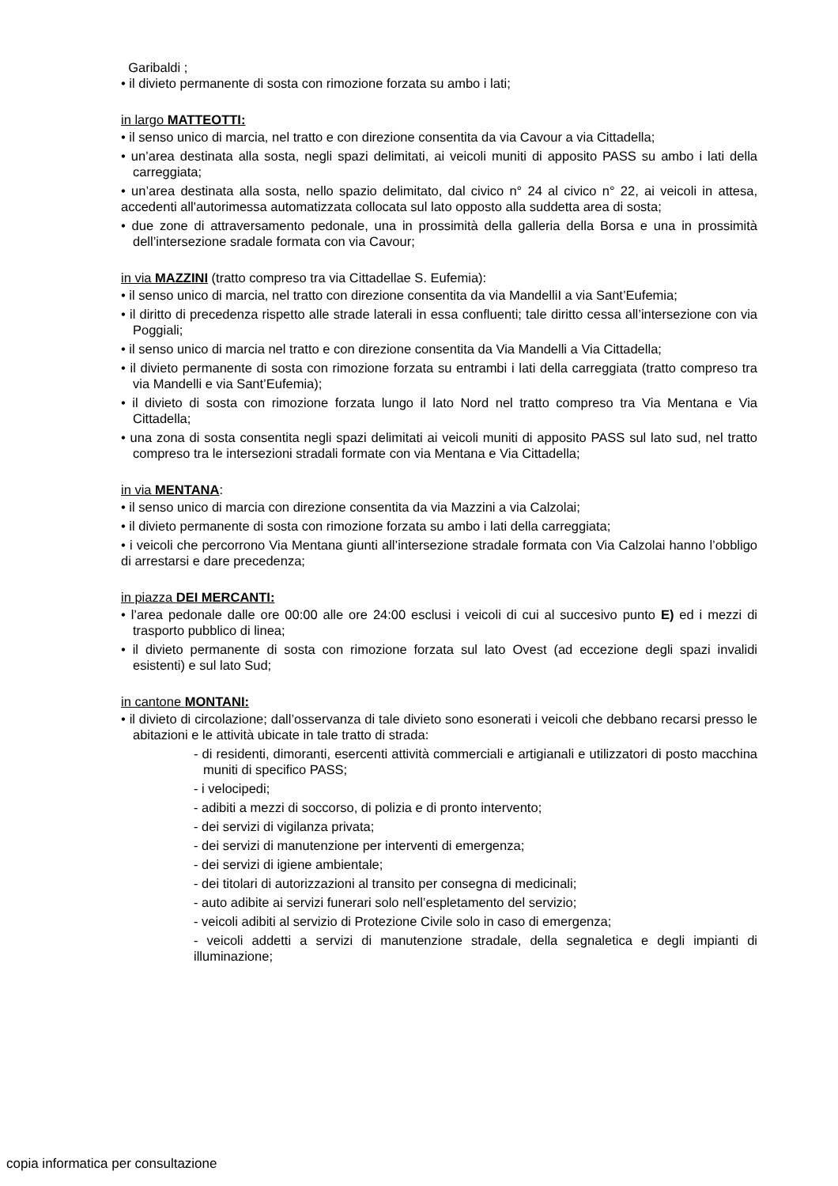Garibaldi ;
• il divieto permanente di sosta con rimozione forzata su ambo i lati;
in largo MATTEOTTI:
• il senso unico di marcia, nel tratto e con direzione consentita da via Cavour a via Cittadella;
• un’area destinata alla sosta, negli spazi delimitati, ai veicoli muniti di apposito PASS su ambo i lati della carreggiata;
• un’area destinata alla sosta, nello spazio delimitato, dal civico n° 24 al civico n° 22, ai veicoli in attesa, accedenti all'autorimessa automatizzata collocata sul lato opposto alla suddetta area di sosta;
• due zone di attraversamento pedonale, una in prossimità della galleria della Borsa e una in prossimità dell’intersezione sradale formata con via Cavour;
in via MAZZINI (tratto compreso tra via Cittadellae S. Eufemia):
• il senso unico di marcia, nel tratto con direzione consentita da via MandelliI a via Sant’Eufemia;
• il diritto di precedenza rispetto alle strade laterali in essa confluenti; tale diritto cessa all’intersezione con via Poggiali;
• il senso unico di marcia nel tratto e con direzione consentita da Via Mandelli a Via Cittadella;
• il divieto permanente di sosta con rimozione forzata su entrambi i lati della carreggiata (tratto compreso tra via Mandelli e via Sant’Eufemia);
• il divieto di sosta con rimozione forzata lungo il lato Nord nel tratto compreso tra Via Mentana e Via Cittadella;
• una zona di sosta consentita negli spazi delimitati ai veicoli muniti di apposito PASS sul lato sud, nel tratto compreso tra le intersezioni stradali formate con via Mentana e Via Cittadella;
in via MENTANA:
• il senso unico di marcia con direzione consentita da via Mazzini a via Calzolai;
• il divieto permanente di sosta con rimozione forzata su ambo i lati della carreggiata;
• i veicoli che percorrono Via Mentana giunti all’intersezione stradale formata con Via Calzolai hanno l’obbligo di arrestarsi e dare precedenza;
in piazza DEI MERCANTI:
• l’area pedonale dalle ore 00:00 alle ore 24:00 esclusi i veicoli di cui al succesivo punto E) ed i mezzi di trasporto pubblico di linea;
• il divieto permanente di sosta con rimozione forzata sul lato Ovest (ad eccezione degli spazi invalidi esistenti) e sul lato Sud;
in cantone MONTANI:
• il divieto di circolazione; dall’osservanza di tale divieto sono esonerati i veicoli che debbano recarsi presso le abitazioni e le attività ubicate in tale tratto di strada:
- di residenti, dimoranti, esercenti attività commerciali e artigianali e utilizzatori di posto macchina muniti di specifico PASS;
- i velocipedi;
- adibiti a mezzi di soccorso, di polizia e di pronto intervento;
- dei servizi di vigilanza privata;
- dei servizi di manutenzione per interventi di emergenza;
- dei servizi di igiene ambientale;
- dei titolari di autorizzazioni al transito per consegna di medicinali;
- auto adibite ai servizi funerari solo nell’espletamento del servizio;
- veicoli adibiti al servizio di Protezione Civile solo in caso di emergenza;
- veicoli addetti a servizi di manutenzione stradale, della segnaletica e degli impianti di illuminazione;
copia informatica per consultazione